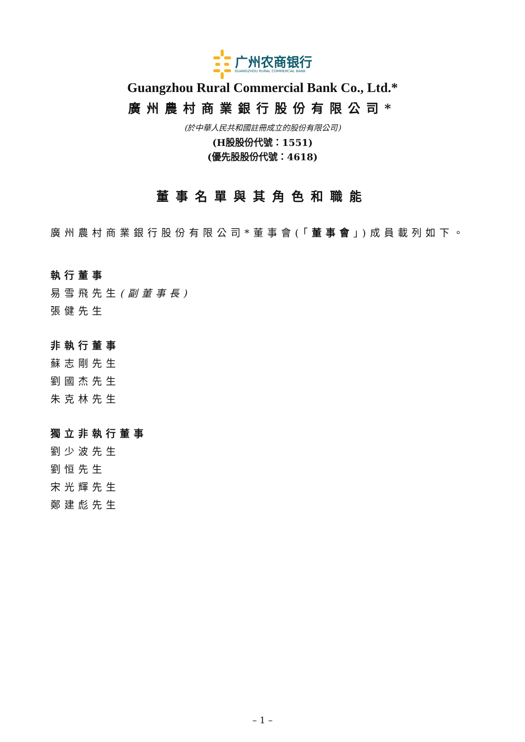广州农商银行
GUANGZHOU RURAL COMMERCIAL BANK
Guangzhou Rural Commercial Bank Co., Ltd.*
廣州農村商業銀行股份有限公司*
(於中華人民共和國註冊成立的股份有限公司)
(H股股份代號：1551)
(優先股股份代號：4618)
董事名單與其角色和職能
廣州農村商業銀行股份有限公司*董事會(「董事會」)成員載列如下。
執行董事
易雪飛先生(副董事長)
張健先生
非執行董事
蘇志剛先生
劉國杰先生
朱克林先生
獨立非執行董事
劉少波先生
劉恒先生
宋光輝先生
鄭建彪先生
– 1 –